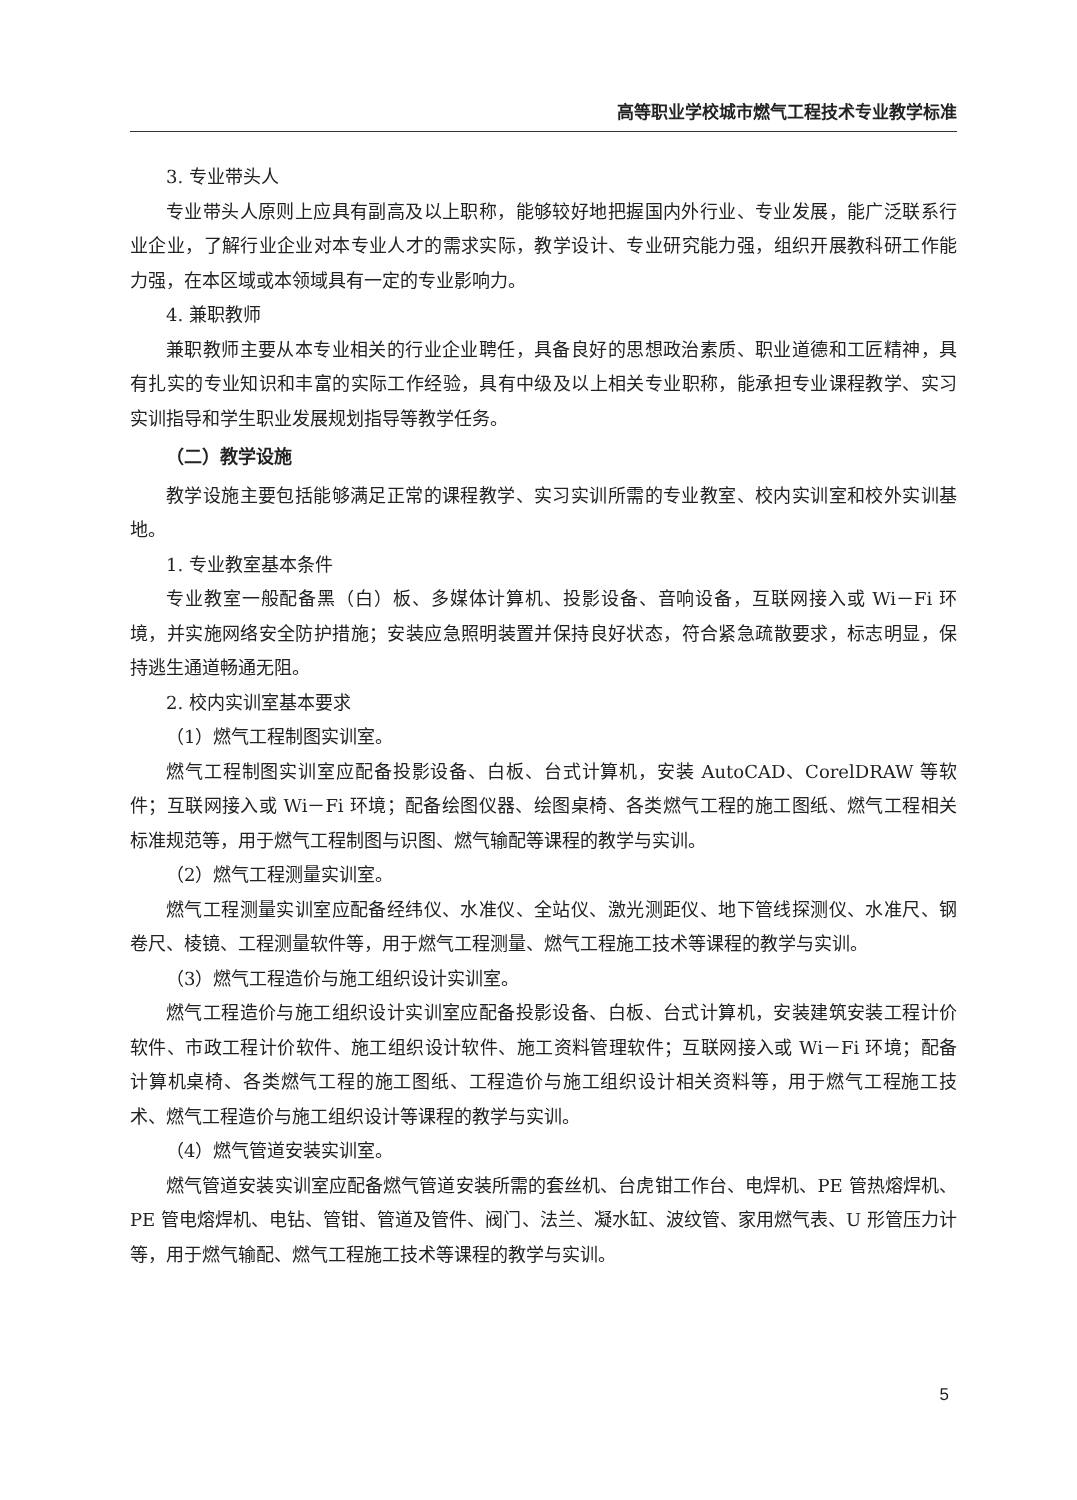高等职业学校城市燃气工程技术专业教学标准
3. 专业带头人
专业带头人原则上应具有副高及以上职称，能够较好地把握国内外行业、专业发展，能广泛联系行业企业，了解行业企业对本专业人才的需求实际，教学设计、专业研究能力强，组织开展教科研工作能力强，在本区域或本领域具有一定的专业影响力。
4. 兼职教师
兼职教师主要从本专业相关的行业企业聘任，具备良好的思想政治素质、职业道德和工匠精神，具有扎实的专业知识和丰富的实际工作经验，具有中级及以上相关专业职称，能承担专业课程教学、实习实训指导和学生职业发展规划指导等教学任务。
（二）教学设施
教学设施主要包括能够满足正常的课程教学、实习实训所需的专业教室、校内实训室和校外实训基地。
1. 专业教室基本条件
专业教室一般配备黑（白）板、多媒体计算机、投影设备、音响设备，互联网接入或 Wi－Fi 环境，并实施网络安全防护措施；安装应急照明装置并保持良好状态，符合紧急疏散要求，标志明显，保持逃生通道畅通无阻。
2. 校内实训室基本要求
（1）燃气工程制图实训室。
燃气工程制图实训室应配备投影设备、白板、台式计算机，安装 AutoCAD、CorelDRAW 等软件；互联网接入或 Wi－Fi 环境；配备绘图仪器、绘图桌椅、各类燃气工程的施工图纸、燃气工程相关标准规范等，用于燃气工程制图与识图、燃气输配等课程的教学与实训。
（2）燃气工程测量实训室。
燃气工程测量实训室应配备经纬仪、水准仪、全站仪、激光测距仪、地下管线探测仪、水准尺、钢卷尺、棱镜、工程测量软件等，用于燃气工程测量、燃气工程施工技术等课程的教学与实训。
（3）燃气工程造价与施工组织设计实训室。
燃气工程造价与施工组织设计实训室应配备投影设备、白板、台式计算机，安装建筑安装工程计价软件、市政工程计价软件、施工组织设计软件、施工资料管理软件；互联网接入或 Wi－Fi 环境；配备计算机桌椅、各类燃气工程的施工图纸、工程造价与施工组织设计相关资料等，用于燃气工程施工技术、燃气工程造价与施工组织设计等课程的教学与实训。
（4）燃气管道安装实训室。
燃气管道安装实训室应配备燃气管道安装所需的套丝机、台虎钳工作台、电焊机、PE 管热熔焊机、PE 管电熔焊机、电钻、管钳、管道及管件、阀门、法兰、凝水缸、波纹管、家用燃气表、U 形管压力计等，用于燃气输配、燃气工程施工技术等课程的教学与实训。
5